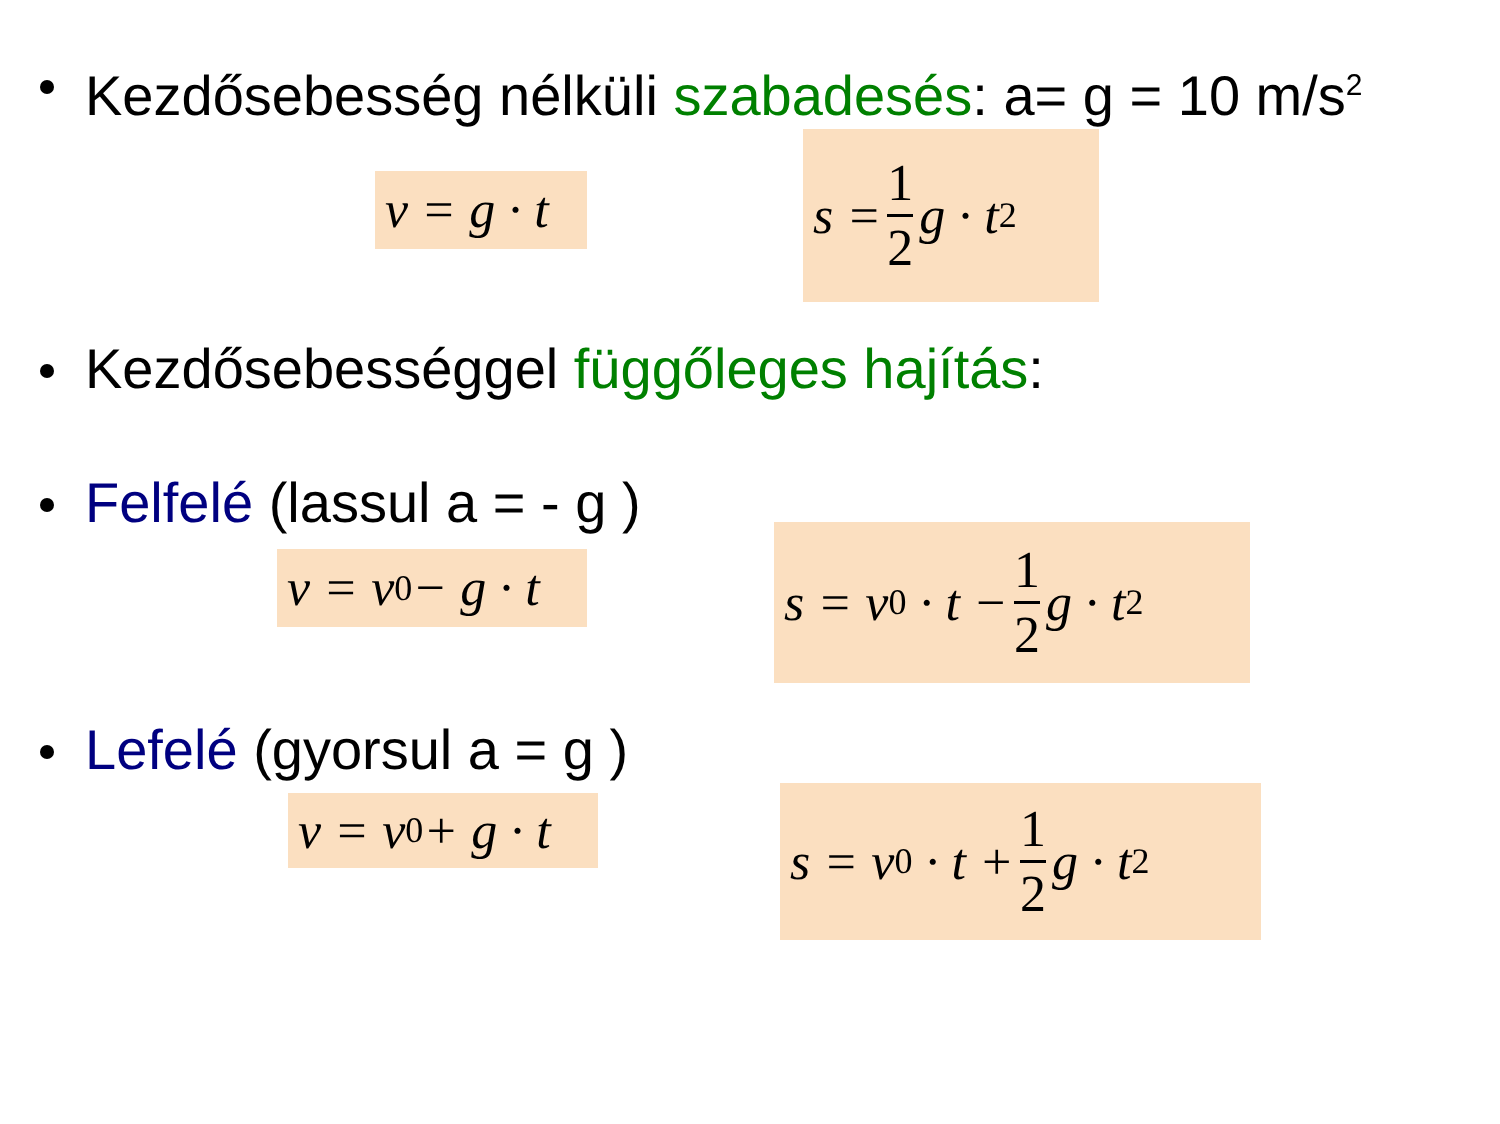Kezdősebesség nélküli szabadesés: a= g = 10 m/s<sup>2</sup>
v = g · t
s = 1 2 g · t<sup>2</sup>
Kezdősebességgel függőleges hajítás:
Felfelé (lassul a = - g )
v = v<sub>0</sub> − g · t
s = v<sub>0</sub> · t − 1 2 g · t<sup>2</sup>
Lefelé (gyorsul a = g )
v = v<sub>0</sub> + g · t
s = v<sub>0</sub> · t + 1 2 g · t<sup>2</sup>